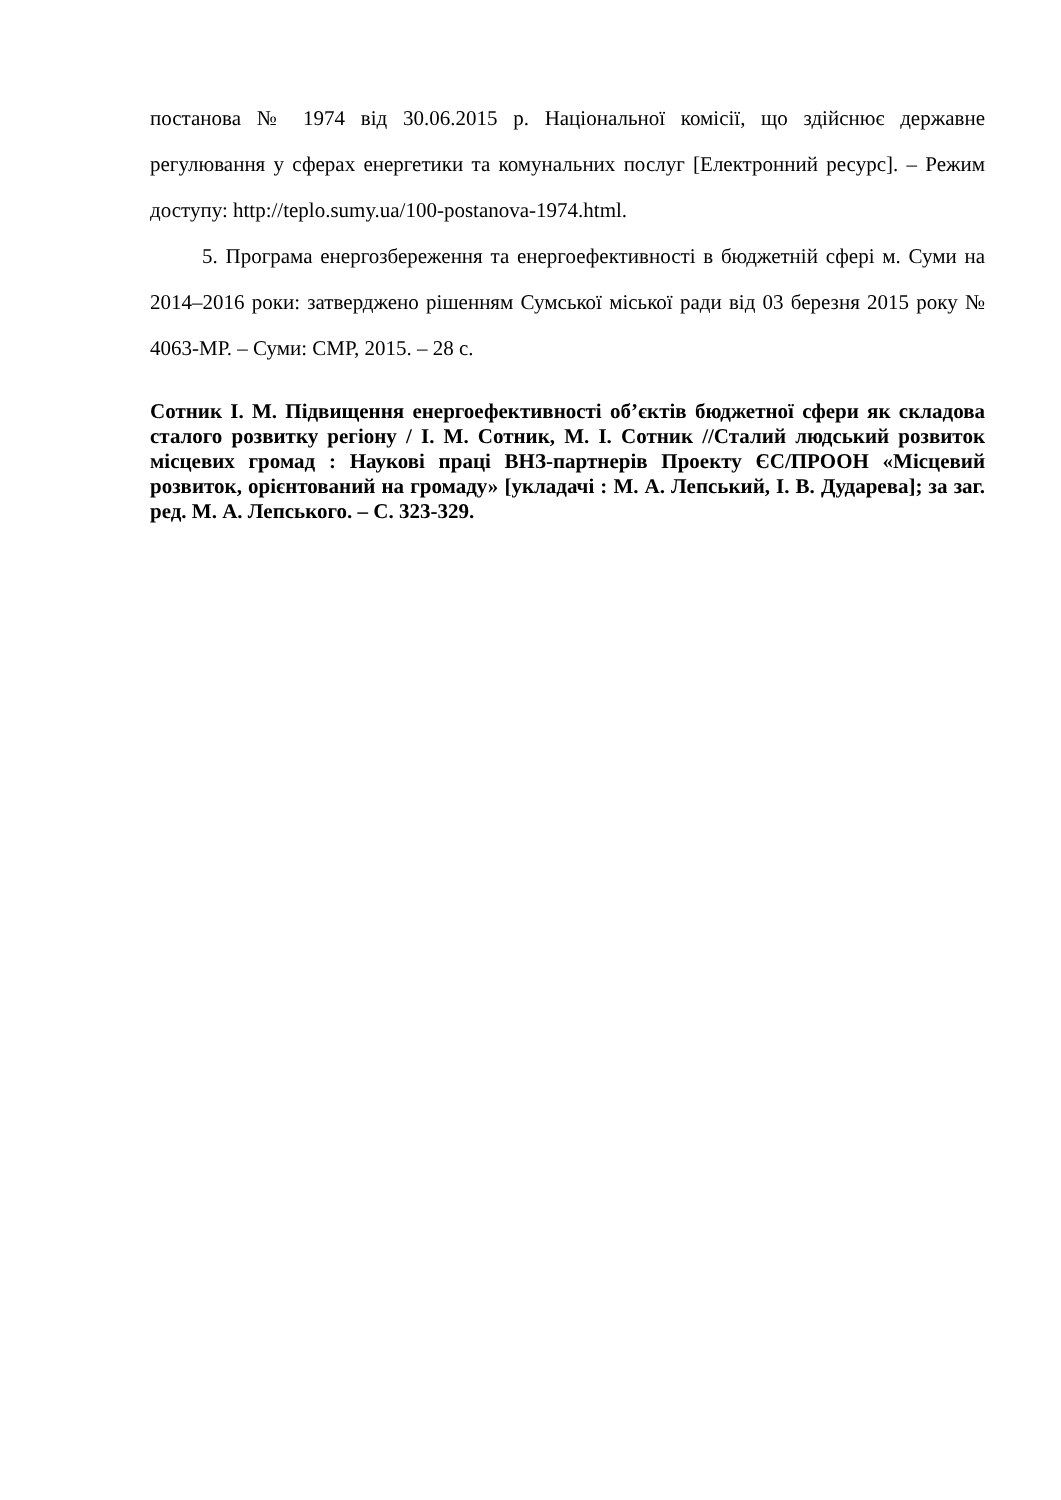постанова № 1974 від 30.06.2015 р. Національної комісії, що здійснює державне регулювання у сферах енергетики та комунальних послуг [Електронний ресурс]. – Режим доступу: http://teplo.sumy.ua/100-postanova-1974.html.
5. Програма енергозбереження та енергоефективності в бюджетній сфері м. Суми на 2014–2016 роки: затверджено рішенням Сумської міської ради від 03 березня 2015 року № 4063-МР. – Суми: СМР, 2015. – 28 с.
Сотник І. М. Підвищення енергоефективності об’єктів бюджетної сфери як складова сталого розвитку регіону / І. М. Сотник, М. І. Сотник //Сталий людський розвиток місцевих громад : Наукові праці ВНЗ-партнерів Проекту ЄС/ПРООН «Місцевий розвиток, орієнтований на громаду» [укладачі : М. А. Лепський, І. В. Дударева]; за заг. ред. М. А. Лепського. – С. 323-329.